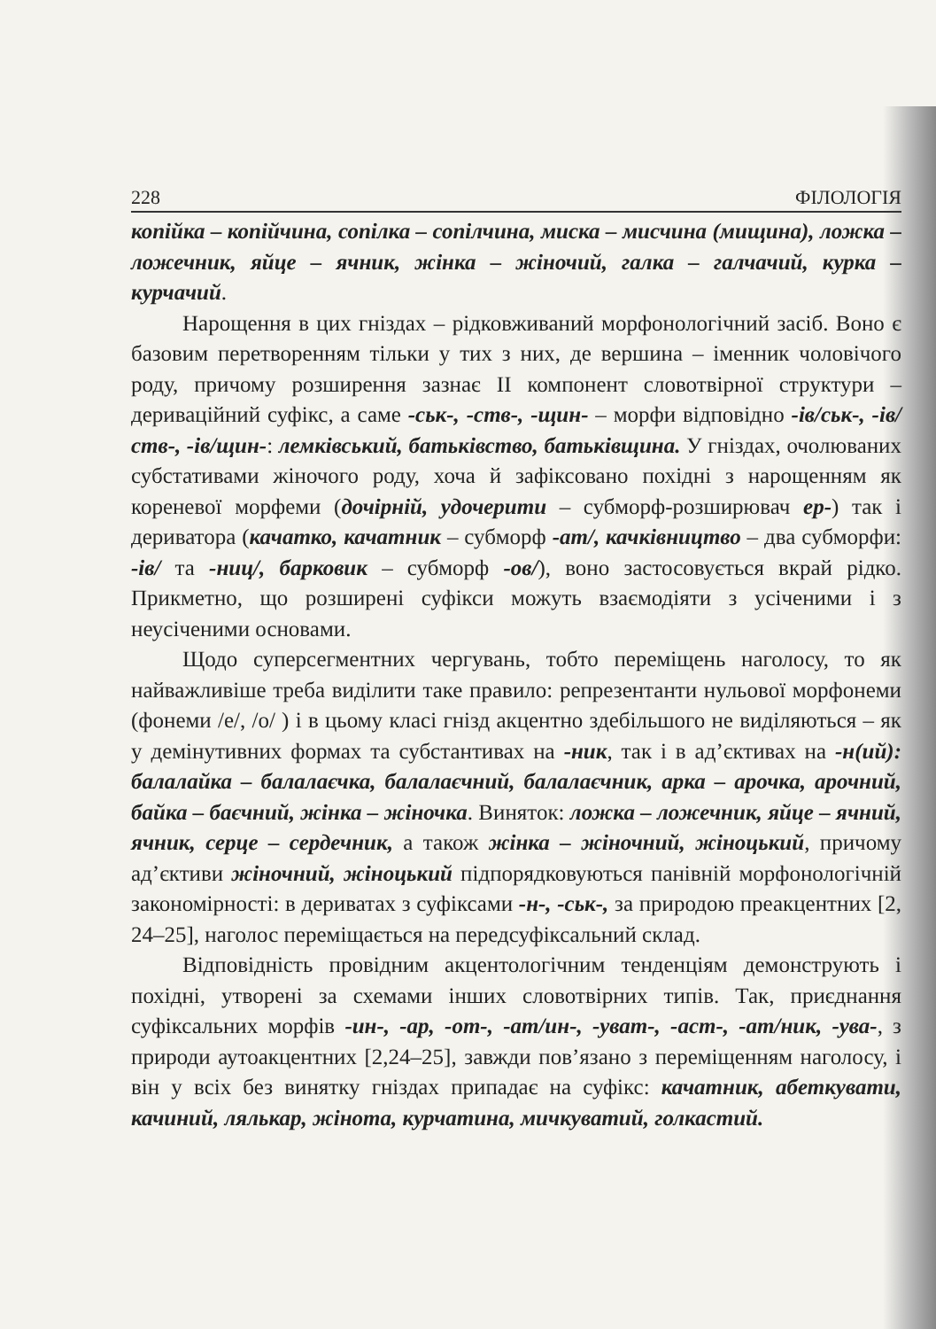228 ФІЛОЛОГІЯ
копійка – копійчина, сопілка – сопілчина, миска – мисчина (мищина), ложка – ложечник, яйце – ячник, жінка – жіночий, галка – галчачий, курка – курчачий.
Нарощення в цих гніздах – рідковживаний морфонологічний засіб. Воно є базовим перетворенням тільки у тих з них, де вершина – іменник чоловічого роду, причому розширення зазнає ІІ компонент словотвірної структури – дериваційний суфікс, а саме -ськ-, -ств-, -щин- – морфи відповідно -ів/ськ-, -ів/ств-, -ів/щин-: лемківський, батьківство, батьківщина. У гніздах, очолюваних субстативами жіночого роду, хоча й зафіксовано похідні з нарощенням як кореневої морфеми (дочірній, удочерити – субморф-розширювач ер-) так і дериватора (качатко, качатник – субморф -ат/, качківництво – два субморфи: -ів/ та -ниц/, барковик – субморф -ов/), воно застосовується вкрай рідко. Прикметно, що розширені суфікси можуть взаємодіяти з усіченими і з неусіченими основами.
Щодо суперсегментних чергувань, тобто переміщень наголосу, то як найважливіше треба виділити таке правило: репрезентанти нульової морфонеми (фонеми /е/, /о/ ) і в цьому класі гнізд акцентно здебільшого не виділяються – як у демінутивних формах та субстантивах на -ник, так і в ад’єктивах на -н(ий): балалайка – балалаєчка, балалаєчний, балалаєчник, арка – арочка, арочний, байка – баєчний, жінка – жіночка. Виняток: ложка – ложечник, яйце – ячний, ячник, серце – сердечник, а також жінка – жіночний, жіноцький, причому ад’єктиви жіночний, жіноцький підпорядковуються панівній морфонологічній закономірності: в дериватах з суфіксами -н-, -ськ-, за природою преакцентних [2, 24–25], наголос переміщається на передсуфіксальний склад.
Відповідність провідним акцентологічним тенденціям демонструють і похідні, утворені за схемами інших словотвірних типів. Так, приєднання суфіксальних морфів -ин-, -ар, -от-, -ат/ин-, -уват-, -аст-, -ат/ник, -ува-, з природи аутоакцентних [2,24–25], завжди пов’язано з переміщенням наголосу, і він у всіх без винятку гніздах припадає на суфікс: качатник, абеткувати, качиний, лялькар, жінота, курчатина, мичкуватий, голкастий.